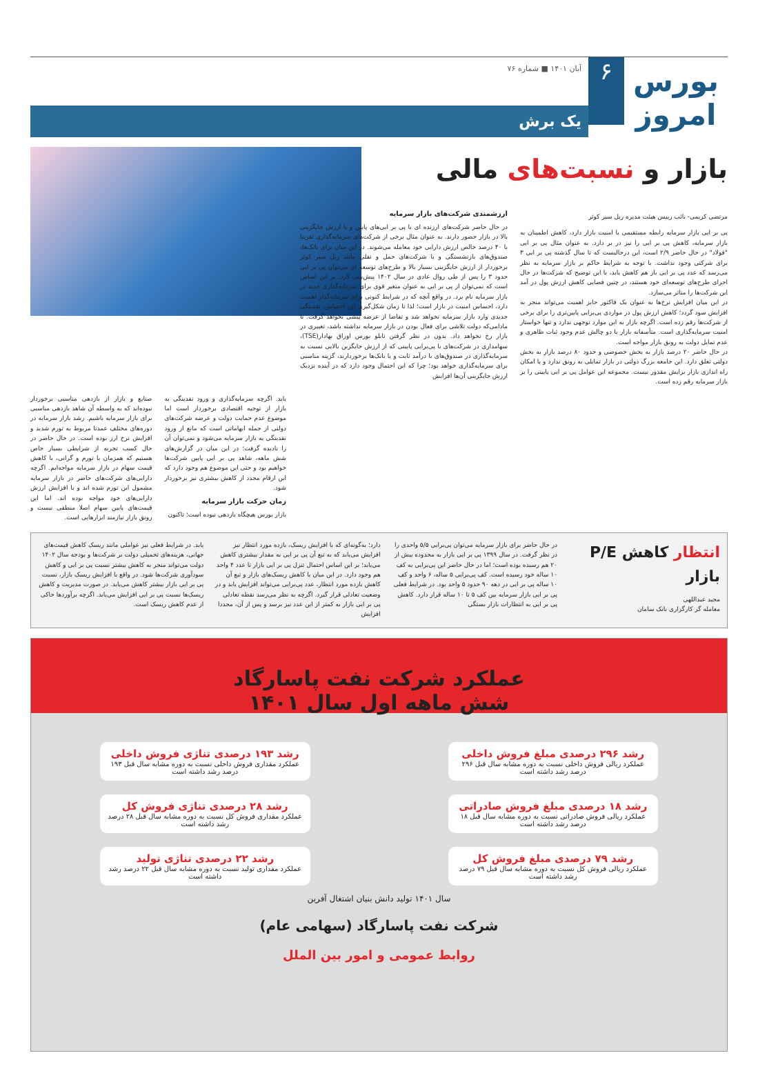بورس امروز
۶
آبان ۱۴۰۱ ■ شماره ۷۶
یک برش
بازار و نسبت‌های مالی
مرتضی کریمی- نائب رییس هیئت مدیره ریل سیر کوثر
پی بر ایی بازار سرمایه رابطه مستقیمی با امنیت بازار دارد، کاهش اطمینان به بازار سرمایه، کاهش پی بر ایی را نیز در بر دارد. به عنوان مثال پی بر ایی "فولاد" در حال حاضر ۲/۹ است، این درحالیست که تا سال گذشته پی بر ایی ۳ برای شرکتی وجود نداشت. با توجه به شرایط حاکم بر بازار سرمایه به نظر می‌رسد که عدد پی بر ایی باز هم کاهش یابد، با این توضیح که شرکت‌ها در حال اجرای طرح‌های توسعه‌ای خود هستند، در چنین فضایی کاهش ارزش پول در آمد این شرکت‌ها را متاثر می‌سازد.
در این میان افزایش نرخ‌ها به عنوان یک فاکتور حایز اهمیت می‌تواند منجر به افزایش سود گردد؛ کاهش ارزش پول در مواردی پی‌برایی پایین‌تری را برای برخی از شرکت‌ها رقم زده است. اگرچه بازار به این موارد توجهی ندارد و تنها خواستار امنیت سرمایه‌گذاری است. متأسفانه بازار با دو چالش عدم وجود ثبات ظاهری و عدم تمایل دولت به رونق بازار مواجه است.
در حال حاضر ۲۰ درصد بازار به بخش خصوصی و حدود ۸۰ درصد بازار به بخش دولتی تعلق دارد. این جامعه بزرگ دولتی در بازار تمایلی به رونق ندارد و یا امکان راه اندازی بازار برایش مقدور نیست. مجموعه این عوامل پی بر ایی پایینی را بر بازار سرمایه رقم زده است.
ارزشمندی شرکت‌های بازار سرمایه
در حال حاضر شرکت‌های ارزنده ای با پی بر ایی‌های پایین و با ارزش جایگزینی بالا در بازار حضور دارند. به عنوان مثال برخی از شرکت‌های سرمایه‌گذاری تقریبا با ۴۰ درصد خالص ارزش دارایی خود معامله می‌شوند. در این میان برای بانک‌ها، صندوق‌های بازنشستگی و یا شرکت‌های حمل و نقلی مانند ریل سیر کوثر برخوردار از ارزش جایگزینی بسیار بالا و طرح‌های توسعه ای می‌توان پی بر ایی حدود ۳ را پس از طی روال عادی در سال ۱۴۰۲ پیش‌بینی کرد. بر این اساس است که نمی‌توان از پی بر ایی به عنوان متغیر قوی برای سرمایه‌گذاری جدید در بازار سرمایه نام برد. در واقع آنچه که در شرایط کنونی برای سرمایه‌گذار اهمیت دارد، احساس امنیت در بازار است؛ لذا تا زمان شکل‌گیری این احساس، نقدینگی جدیدی وارد بازار سرمایه نخواهد شد و تقاضا از عرضه پیشی نخواهد گرفت. تا مادامی‌که دولت تلاشی برای فعال بودن در بازار سرمایه نداشته باشد، تغییری در بازار رخ نخواهد داد. بدون در نظر گرفتن تابلو بورس اوراق بهادار(TSE)، سهامداری در شرکت‌های با پی‌برایی پایینی که از ارزش جایگزین بالایی نسبت به سرمایه‌گذاری در صندوق‌های با درآمد ثابت و یا بانک‌ها برخوردارند، گزینه مناسبی برای سرمایه‌گذاری خواهد بود؛ چرا که این احتمال وجود دارد که در آینده نزدیک ارزش جایگزینی آن‌ها افزایش
یابد. اگرچه سرمایه‌گذاری و ورود نقدینگی به بازار از توجیه اقتصادی برخوردار است اما موضوع عدم حمایت دولت و عرضه شرکت‌های دولتی از جمله ابهاماتی است که مانع از ورود نقدینگی به بازار سرمایه می‌شود و نمی‌توان آن را نادیده گرفت؛ در این میان در گزارش‌های شش ماهه، شاهد پی بر ایی پایین شرکت‌ها خواهیم بود و حتی این موضوع هم وجود دارد که این ارقام مجدد از کاهش بیشتری نیز برخوردار شود.
زمان حرکت بازار سرمایه
بازار بورس هیچگاه بازدهی نبوده است؛ تاکنون
صنایع و بازار از بازدهی مناسبی برخوردار نبوده‌اند که به واسطه آن شاهد بازدهی مناسبی برای بازار سرمایه باشیم. رشد بازار سرمایه در دوره‌های مختلف عمدتا مربوط به تورم شدید و افزایش نرخ ارز بوده است. در حال حاضر در حال کسب تجربه از شرایطی بسیار خاص هستیم که همزمان با تورم و گرانی، با کاهش قیمت سهام در بازار سرمایه مواجه‌ایم. اگرچه دارایی‌های شرکت‌های حاضر در بازار سرمایه مشمول این تورم شده اند و با افزایش ارزش دارایی‌های خود مواجه بوده اند. اما این قیمت‌های پایین سهام اصلا منطقی نیست و رونق بازار نیازمند ابزارهایی است.
انتظار کاهش P/E بازار
مجید عبداللهی
معامله گر کارگزاری بانک سامان
در حال حاضر برای بازار سرمایه می‌توان پی‌برایی ۵/۵ واحدی را در نظر گرفت. در سال ۱۳۹۹ پی بر ایی بازار به محدوده بیش از ۲۰ هم رسیده بوده است؛ اما در حال حاضر این پی‌برایی به کف ۱۰ ساله خود رسیده است. کف پی‌برایی ۵ ساله، ۶ واحد و کف ۱۰ ساله پی بر ایی در دهه ۹۰ حدود ۵ واحد بود. در شرایط فعلی پی بر ایی بازار سرمایه بین کف ۵ تا ۱۰ ساله قرار دارد. کاهش پی بر ایی به انتظارات بازار بستگی
دارد؛ به‌گونه‌ای که با افزایش ریسک، بازده مورد انتظار نیز افزایش می‌یابد که به تبع آن پی بر ایی به مقدار بیشتری کاهش می‌یابد؛ بر این اساس احتمال تنزل پی بر ایی بازار تا عدد ۴ واحد هم وجود دارد. در این میان با کاهش ریسک‌های بازار و تبع آن کاهش بازده مورد انتظار، عدد پی‌برایی می‌تواند افزایش یابد و در وضعیت تعادلی قرار گیرد. اگرچه به نظر می‌رسد نقطه تعادلی پی بر ایی بازار به کمتر از این عدد نیز برسد و پس از آن، مجددا افزایش
یابد. در شرایط فعلی نیز عواملی مانند ریسک کاهش قیمت‌های جهانی، هزینه‌های تحمیلی دولت بر شرکت‌ها و بودجه سال ۱۴۰۲ دولت می‌تواند منجر به کاهش بیشتر نسبت پی بر ایی و کاهش سودآوری شرکت‌ها شود. در واقع با افزایش ریسک بازار، نسبت پی بر ایی بازار بیشتر کاهش می‌یابد. در صورت مدیریت و کاهش ریسک‌ها نسبت پی بر ایی افزایش می‌یابد. اگرچه برآوردها حاکی از عدم کاهش ریسک است.
عملکرد شرکت نفت پاسارگاد
شش ماهه اول سال ۱۴۰۱
رشد ۲۹۶ درصدی مبلغ فروش داخلی
عملکرد ریالی فروش داخلی نسبت به دوره مشابه سال قبل ۲۹۶ درصد رشد داشته است
رشد ۱۹۳ درصدی تناژی فروش داخلی
عملکرد مقداری فروش داخلی نسبت به دوره مشابه سال قبل ۱۹۳ درصد رشد داشته است
رشد ۱۸ درصدی مبلغ فروش صادراتی
عملکرد ریالی فروش صادراتی نسبت به دوره مشابه سال قبل ۱۸ درصد رشد داشته است
رشد ۲۸ درصدی تناژی فروش کل
عملکرد مقداری فروش کل نسبت به دوره مشابه سال قبل ۲۸ درصد رشد داشته است
رشد ۷۹ درصدی مبلغ فروش کل
عملکرد ریالی فروش کل نسبت به دوره مشابه سال قبل ۷۹ درصد رشد داشته است
رشد ۲۲ درصدی تناژی تولید
عملکرد مقداری تولید نسبت به دوره مشابه سال قبل ۲۲ درصد رشد داشته است
سال ۱۴۰۱ تولید دانش بنیان اشتغال آفرین
شرکت نفت پاسارگاد (سهامی عام)
روابط عمومی و امور بین الملل